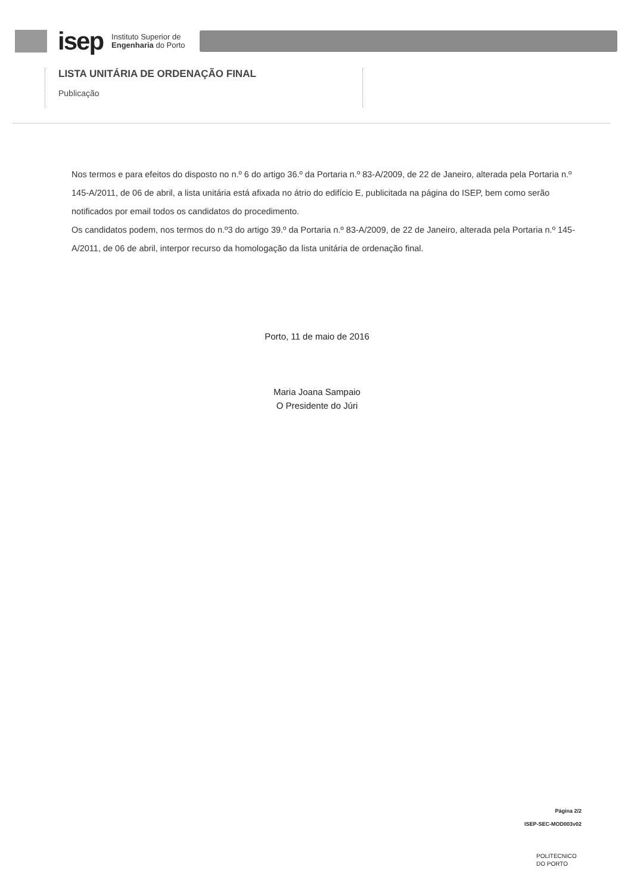isep
Instituto Superior de
Engenharia do Porto
LISTA UNITÁRIA DE ORDENAÇÃO FINAL
Publicação
Nos termos e para efeitos do disposto no n.º 6 do artigo 36.º da Portaria n.º 83-A/2009, de 22 de Janeiro, alterada pela Portaria n.º 145-A/2011, de 06 de abril, a lista unitária está afixada no átrio do edifício E, publicitada na página do ISEP, bem como serão notificados por email todos os candidatos do procedimento.
Os candidatos podem, nos termos do n.º3 do artigo 39.º da Portaria n.º 83-A/2009, de 22 de Janeiro, alterada pela Portaria n.º 145-A/2011, de 06 de abril, interpor recurso da homologação da lista unitária de ordenação final.
Porto, 11 de maio de 2016
Maria Joana Sampaio
O Presidente do Júri
Página 2/2
ISEP-SEC-MOD003v02
POLITECNICO
DO PORTO